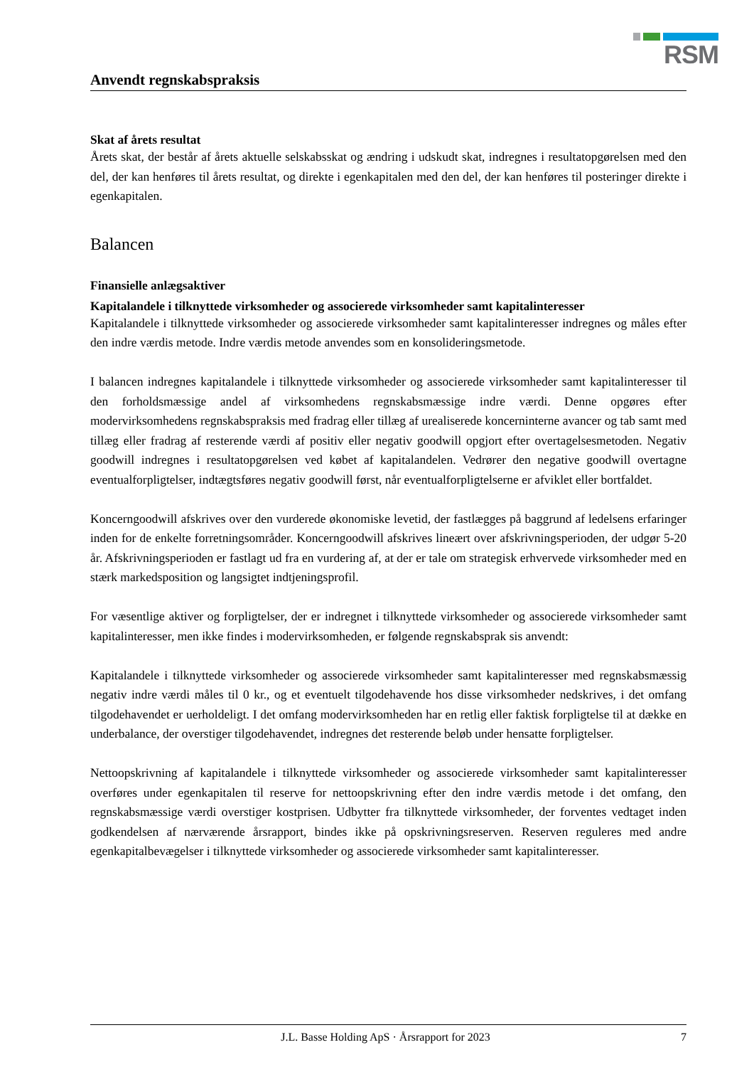RSM
Anvendt regnskabspraksis
Skat af årets resultat
Årets skat, der består af årets aktuelle selskabsskat og ændring i udskudt skat, indregnes i resultatopgørelsen med den del, der kan henføres til årets resultat, og direkte i egenkapitalen med den del, der kan henføres til posteringer direkte i egenkapitalen.
Balancen
Finansielle anlægsaktiver
Kapitalandele i tilknyttede virksomheder og associerede virksomheder samt kapitalinteresser
Kapitalandele i tilknyttede virksomheder og associerede virksomheder samt kapitalinteresser indregnes og måles efter den indre værdis metode. Indre værdis metode anvendes som en konsolideringsmetode.
I balancen indregnes kapitalandele i tilknyttede virksomheder og associerede virksomheder samt kapitalinteresser til den forholdsmæssige andel af virksomhedens regnskabsmæssige indre værdi. Denne opgøres efter modervirksomhedens regnskabspraksis med fradrag eller tillæg af urealiserede koncerninterne avancer og tab samt med tillæg eller fradrag af resterende værdi af positiv eller negativ goodwill opgjort efter overtagelsesmetoden. Negativ goodwill indregnes i resultatopgørelsen ved købet af kapitalandelen. Vedrører den negative goodwill overtagne eventualforpligtelser, indtægtsføres negativ goodwill først, når eventualforpligtelserne er afviklet eller bortfaldet.
Koncerngoodwill afskrives over den vurderede økonomiske levetid, der fastlægges på baggrund af ledelsens erfaringer inden for de enkelte forretningsområder. Koncerngoodwill afskrives lineært over afskrivningsperioden, der udgør 5-20 år. Afskrivningsperioden er fastlagt ud fra en vurdering af, at der er tale om strategisk erhvervede virksomheder med en stærk markedsposition og langsigtet indtjeningsprofil.
For væsentlige aktiver og forpligtelser, der er indregnet i tilknyttede virksomheder og associerede virksomheder samt kapitalinteresser, men ikke findes i modervirksomheden, er følgende regnskabsprak sis anvendt:
Kapitalandele i tilknyttede virksomheder og associerede virksomheder samt kapitalinteresser med regnskabsmæssig negativ indre værdi måles til 0 kr., og et eventuelt tilgodehavende hos disse virksomheder nedskrives, i det omfang tilgodehavendet er uerholdeligt. I det omfang modervirksomheden har en retlig eller faktisk forpligtelse til at dække en underbalance, der overstiger tilgodehavendet, indregnes det resterende beløb under hensatte forpligtelser.
Nettoopskrivning af kapitalandele i tilknyttede virksomheder og associerede virksomheder samt kapitalinteresser overføres under egenkapitalen til reserve for nettoopskrivning efter den indre værdis metode i det omfang, den regnskabsmæssige værdi overstiger kostprisen. Udbytter fra tilknyttede virksomheder, der forventes vedtaget inden godkendelsen af nærværende årsrapport, bindes ikke på opskrivningsreserven. Reserven reguleres med andre egenkapitalbevægelser i tilknyttede virksomheder og associerede virksomheder samt kapitalinteresser.
J.L. Basse Holding ApS · Årsrapport for 2023 7